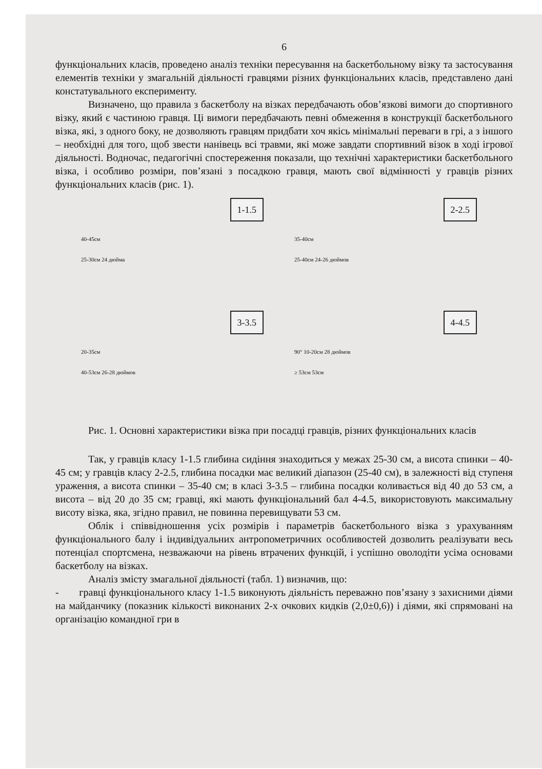6
функціональних класів, проведено аналіз техніки пересування на баскетбольному візку та застосування елементів техніки у змагальній діяльності гравцями різних функціональних класів, представлено дані констатувального експерименту.
Визначено, що правила з баскетболу на візках передбачають обов’язкові вимоги до спортивного візку, який є частиною гравця. Ці вимоги передбачають певні обмеження в конструкції баскетбольного візка, які, з одного боку, не дозволяють гравцям придбати хоч якісь мінімальні переваги в грі, а з іншого – необхідні для того, щоб звести нанівець всі травми, які може завдати спортивний візок в ході ігрової діяльності. Водночас, педагогічні спостереження показали, що технічні характеристики баскетбольного візка, і особливо розміри, пов’язані з посадкою гравця, мають свої відмінності у гравців різних функціональних класів (рис. 1).
1-1.5
40-45см
25-30см 24 дюйма
2-2.5
35-40см
25-40см 24-26 дюймов
3-3.5
20-35см
40-53см 26-28 дюймов
4-4.5
90° 10-20см 28 дюймов
≥ 53см 53см
Рис. 1. Основні характеристики візка при посадці гравців, різних функціональних класів
Так, у гравців класу 1-1.5 глибина сидіння знаходиться у межах 25-30 см, а висота спинки – 40-45 см; у гравців класу 2-2.5, глибина посадки має великий діапазон (25-40 см), в залежності від ступеня ураження, а висота спинки – 35-40 см; в класі 3-3.5 – глибина посадки коливається від 40 до 53 см, а висота – від 20 до 35 см; гравці, які мають функціональний бал 4-4.5, використовують максимальну висоту візка, яка, згідно правил, не повинна перевищувати 53 см.
Облік і співвідношення усіх розмірів і параметрів баскетбольного візка з урахуванням функціонального балу і індивідуальних антропометричних особливостей дозволить реалізувати весь потенціал спортсмена, незважаючи на рівень втрачених функцій, і успішно оволодіти усіма основами баскетболу на візках.
Аналіз змісту змагальної діяльності (табл. 1) визначив, що:
- гравці функціонального класу 1-1.5 виконують діяльність переважно пов’язану з захисними діями на майданчику (показник кількості виконаних 2-х очкових кидків (2,0±0,6)) і діями, які спрямовані на організацію командної гри в